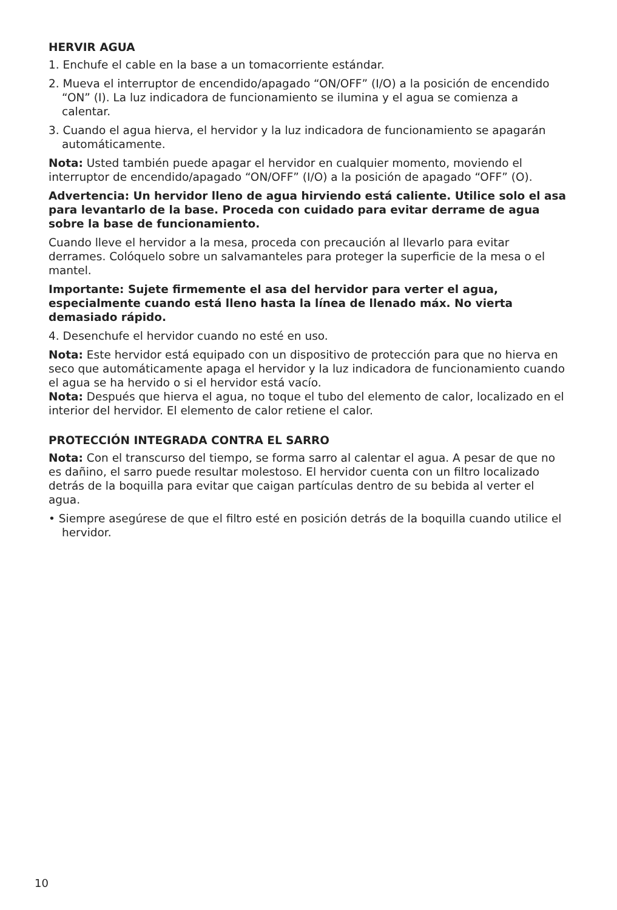HERVIR AGUA
1. Enchufe el cable en la base a un tomacorriente estándar.
2. Mueva el interruptor de encendido/apagado “ON/OFF” (I/O) a la posición de encendido “ON” (I). La luz indicadora de funcionamiento se ilumina y el agua se comienza a calentar.
3. Cuando el agua hierva, el hervidor y la luz indicadora de funcionamiento se apagarán automáticamente.
Nota: Usted también puede apagar el hervidor en cualquier momento, moviendo el interruptor de encendido/apagado “ON/OFF” (I/O) a la posición de apagado “OFF” (O).
Advertencia: Un hervidor lleno de agua hirviendo está caliente. Utilice solo el asa para levantarlo de la base. Proceda con cuidado para evitar derrame de agua sobre la base de funcionamiento.
Cuando lleve el hervidor a la mesa, proceda con precaución al llevarlo para evitar derrames. Colóquelo sobre un salvamanteles para proteger la superficie de la mesa o el mantel.
Importante: Sujete firmemente el asa del hervidor para verter el agua, especialmente cuando está lleno hasta la línea de llenado máx. No vierta demasiado rápido.
4. Desenchufe el hervidor cuando no esté en uso.
Nota: Este hervidor está equipado con un dispositivo de protección para que no hierva en seco que automáticamente apaga el hervidor y la luz indicadora de funcionamiento cuando el agua se ha hervido o si el hervidor está vacío.
Nota: Después que hierva el agua, no toque el tubo del elemento de calor, localizado en el interior del hervidor. El elemento de calor retiene el calor.
PROTECCIÓN INTEGRADA CONTRA EL SARRO
Nota: Con el transcurso del tiempo, se forma sarro al calentar el agua. A pesar de que no es dañino, el sarro puede resultar molestoso. El hervidor cuenta con un filtro localizado detrás de la boquilla para evitar que caigan partículas dentro de su bebida al verter el agua.
• Siempre asegúrese de que el filtro esté en posición detrás de la boquilla cuando utilice el hervidor.
10